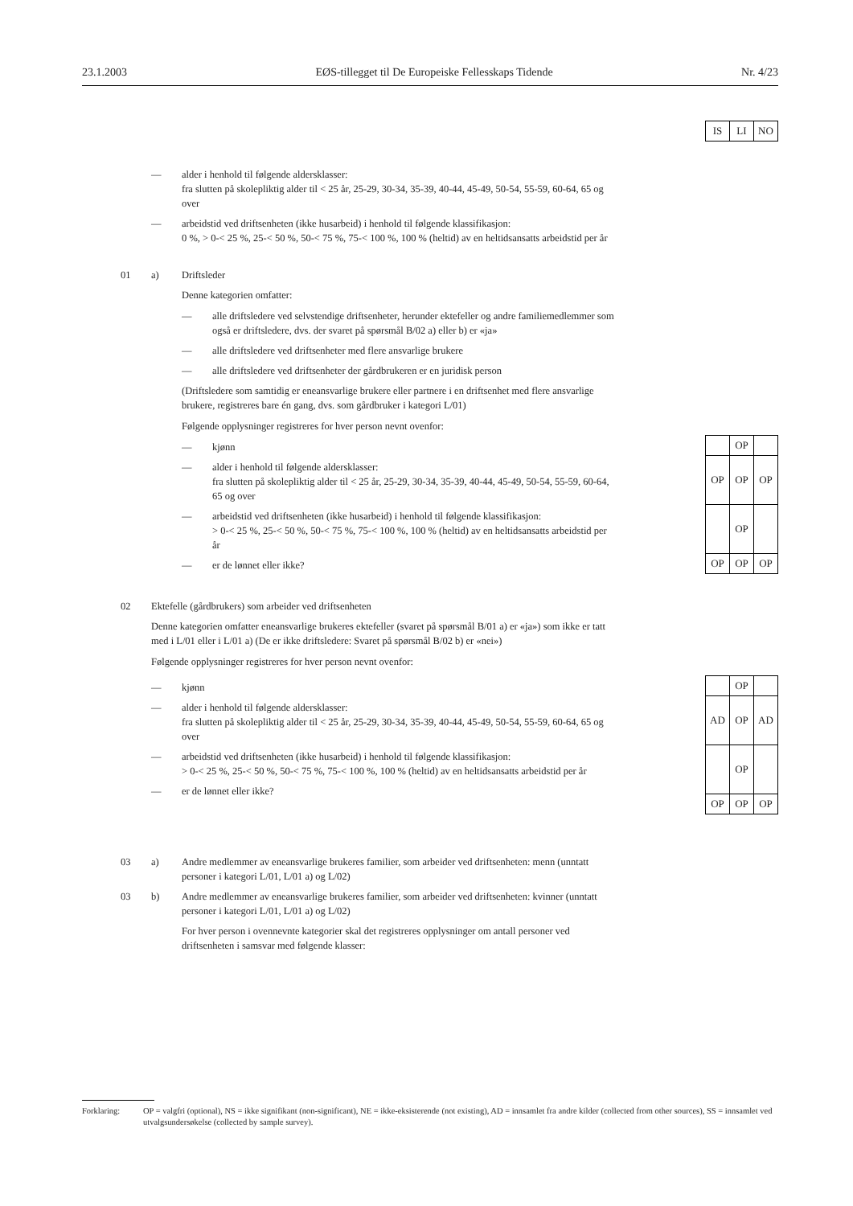23.1.2003 EØS-tillegget til De Europeiske Fellesskaps Tidende Nr. 4/23
| IS | LI | NO |
— alder i henhold til følgende aldersklasser:
fra slutten på skolepliktig alder til < 25 år, 25-29, 30-34, 35-39, 40-44, 45-49, 50-54, 55-59, 60-64, 65 og over
— arbeidstid ved driftsenheten (ikke husarbeid) i henhold til følgende klassifikasjon:
0 %, > 0-< 25 %, 25-< 50 %, 50-< 75 %, 75-< 100 %, 100 % (heltid) av en heltidsansatts arbeidstid per år
01 a) Driftsleder
Denne kategorien omfatter:
— alle driftsledere ved selvstendige driftsenheter, herunder ektefeller og andre familiemedlemmer som også er driftsledere, dvs. der svaret på spørsmål B/02 a) eller b) er «ja»
— alle driftsledere ved driftsenheter med flere ansvarlige brukere
— alle driftsledere ved driftsenheter der gårdbrukeren er en juridisk person
(Driftsledere som samtidig er eneansvarlige brukere eller partnere i en driftsenhet med flere ansvarlige brukere, registreres bare én gang, dvs. som gårdbruker i kategori L/01)
Følgende opplysninger registreres for hver person nevnt ovenfor:
— kjønn
— alder i henhold til følgende aldersklasser:
fra slutten på skolepliktig alder til < 25 år, 25-29, 30-34, 35-39, 40-44, 45-49, 50-54, 55-59, 60-64, 65 og over
— arbeidstid ved driftsenheten (ikke husarbeid) i henhold til følgende klassifikasjon:
> 0-< 25 %, 25-< 50 %, 50-< 75 %, 75-< 100 %, 100 % (heltid) av en heltidsansatts arbeidstid per år
— er de lønnet eller ikke?
| | OP | |
| OP | OP | OP |
| | OP | |
| OP | OP | OP |
02 Ektefelle (gårdbrukers) som arbeider ved driftsenheten
Denne kategorien omfatter eneansvarlige brukeres ektefeller (svaret på spørsmål B/01 a) er «ja») som ikke er tatt med i L/01 eller i L/01 a) (De er ikke driftsledere: Svaret på spørsmål B/02 b) er «nei»)
Følgende opplysninger registreres for hver person nevnt ovenfor:
— kjønn
— alder i henhold til følgende aldersklasser:
fra slutten på skolepliktig alder til < 25 år, 25-29, 30-34, 35-39, 40-44, 45-49, 50-54, 55-59, 60-64, 65 og over
— arbeidstid ved driftsenheten (ikke husarbeid) i henhold til følgende klassifikasjon:
> 0-< 25 %, 25-< 50 %, 50-< 75 %, 75-< 100 %, 100 % (heltid) av en heltidsansatts arbeidstid per år
— er de lønnet eller ikke?
| | OP | |
| AD | OP | AD |
| | OP | |
| OP | OP | OP |
03 a) Andre medlemmer av eneansvarlige brukeres familier, som arbeider ved driftsenheten: menn (unntatt personer i kategori L/01, L/01 a) og L/02)
03 b) Andre medlemmer av eneansvarlige brukeres familier, som arbeider ved driftsenheten: kvinner (unntatt personer i kategori L/01, L/01 a) og L/02)
For hver person i ovennevnte kategorier skal det registreres opplysninger om antall personer ved driftsenheten i samsvar med følgende klasser:
Forklaring: OP = valgfri (optional), NS = ikke signifikant (non-significant), NE = ikke-eksisterende (not existing), AD = innsamlet fra andre kilder (collected from other sources), SS = innsamlet ved utvalgsundersøkelse (collected by sample survey).